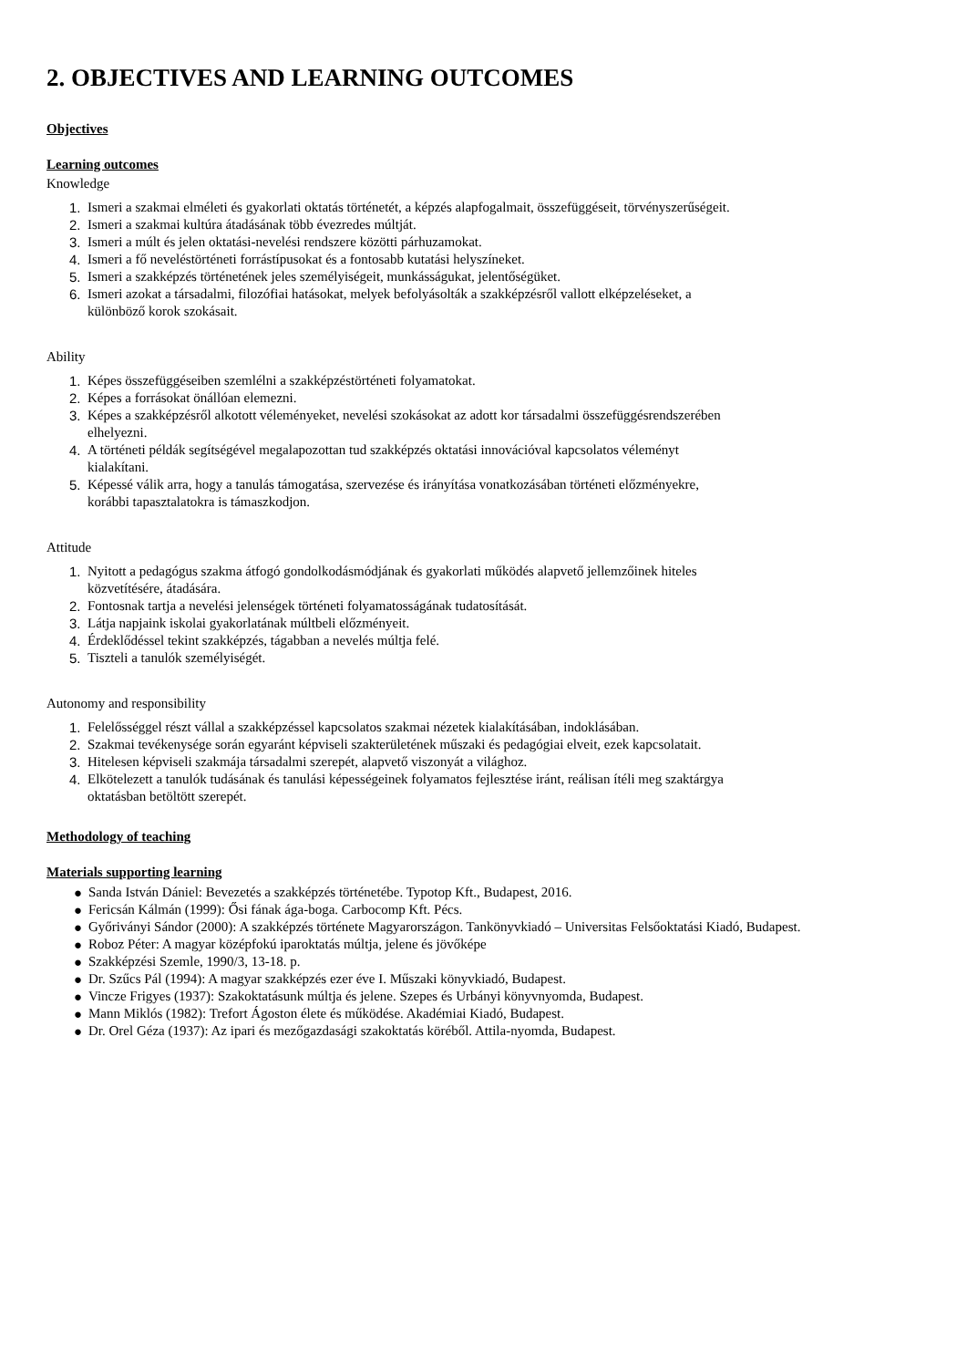2. OBJECTIVES AND LEARNING OUTCOMES
Objectives
Learning outcomes
Knowledge
1. Ismeri a szakmai elméleti és gyakorlati oktatás történetét, a képzés alapfogalmait, összefüggéseit, törvényszerűségeit.
2. Ismeri a szakmai kultúra átadásának több évezredes múltját.
3. Ismeri a múlt és jelen oktatási-nevelési rendszere közötti párhuzamokat.
4. Ismeri a fő neveléstörténeti forrástípusokat és a fontosabb kutatási helyszíneket.
5. Ismeri a szakképzés történetének jeles személyiségeit, munkásságukat, jelentőségüket.
6. Ismeri azokat a társadalmi, filozófiai hatásokat, melyek befolyásolták a szakképzésről vallott elképzeléseket, a
különböző korok szokásait.
Ability
1. Képes összefüggéseiben szemlélni a szakképzéstörténeti folyamatokat.
2. Képes a forrásokat önállóan elemezni.
3. Képes a szakképzésről alkotott véleményeket, nevelési szokásokat az adott kor társadalmi összefüggésrendszerében
elhelyezni.
4. A történeti példák segítségével megalapozottan tud szakképzés oktatási innovációval kapcsolatos véleményt
kialakítani.
5. Képessé válik arra, hogy a tanulás támogatása, szervezése és irányítása vonatkozásában történeti előzményekre,
korábbi tapasztalatokra is támaszkodjon.
Attitude
1. Nyitott a pedagógus szakma átfogó gondolkodásmódjának és gyakorlati működés alapvető jellemzőinek hiteles
közvetítésére, átadására.
2. Fontosnak tartja a nevelési jelenségek történeti folyamatosságának tudatosítását.
3. Látja napjaink iskolai gyakorlatának múltbeli előzményeit.
4. Érdeklődéssel tekint szakképzés, tágabban a nevelés múltja felé.
5. Tiszteli a tanulók személyiségét.
Autonomy and responsibility
1. Felelősséggel részt vállal a szakképzéssel kapcsolatos szakmai nézetek kialakításában, indoklásában.
2. Szakmai tevékenysége során egyaránt képviseli szakterületének műszaki és pedagógiai elveit, ezek kapcsolatait.
3. Hitelesen képviseli szakmája társadalmi szerepét, alapvető viszonyát a világhoz.
4. Elkötelezett a tanulók tudásának és tanulási képességeinek folyamatos fejlesztése iránt, reálisan ítéli meg szaktárgya
oktatásban betöltött szerepét.
Methodology of teaching
Materials supporting learning
● Sanda István Dániel: Bevezetés a szakképzés történetébe. Typotop Kft., Budapest, 2016.
● Fericsán Kálmán (1999): Ősi fának ága-boga. Carbocomp Kft. Pécs.
● Győriványi Sándor (2000): A szakképzés története Magyarországon. Tankönyvkiadó – Universitas Felsőoktatási Kiadó, Budapest.
● Roboz Péter: A magyar középfokú iparoktatás múltja, jelene és jövőképe
● Szakképzési Szemle, 1990/3, 13-18. p.
● Dr. Szűcs Pál (1994): A magyar szakképzés ezer éve I. Műszaki könyvkiadó, Budapest.
● Vincze Frigyes (1937): Szakoktatásunk múltja és jelene. Szepes és Urbányi könyvnyomda, Budapest.
● Mann Miklós (1982): Trefort Ágoston élete és működése. Akadémiai Kiadó, Budapest.
● Dr. Orel Géza (1937): Az ipari és mezőgazdasági szakoktatás köréből. Attila-nyomda, Budapest.